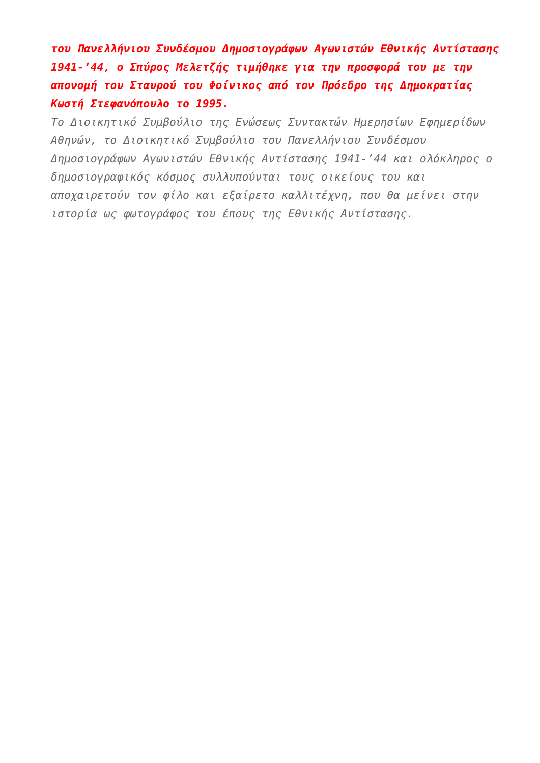του Πανελλήνιου Συνδέσμου Δημοσιογράφων Αγωνιστών Εθνικής Αντίστασης 1941-’44, ο Σπύρος Μελετζής τιμήθηκε για την προσφορά του με την απονομή του Σταυρού του Φοίνικος από τον Πρόεδρο της Δημοκρατίας Κωστή Στεφανόπουλο το 1995.
Το Διοικητικό Συμβούλιο της Ενώσεως Συντακτών Ημερησίων Εφημερίδων Αθηνών, το Διοικητικό Συμβούλιο του Πανελλήνιου Συνδέσμου Δημοσιογράφων Αγωνιστών Εθνικής Αντίστασης 1941-’44 και ολόκληρος ο δημοσιογραφικός κόσμος συλλυπούνται τους οικείους του και αποχαιρετούν τον φίλο και εξαίρετο καλλιτέχνη, που θα μείνει στην ιστορία ως φωτογράφος του έπους της Εθνικής Αντίστασης.